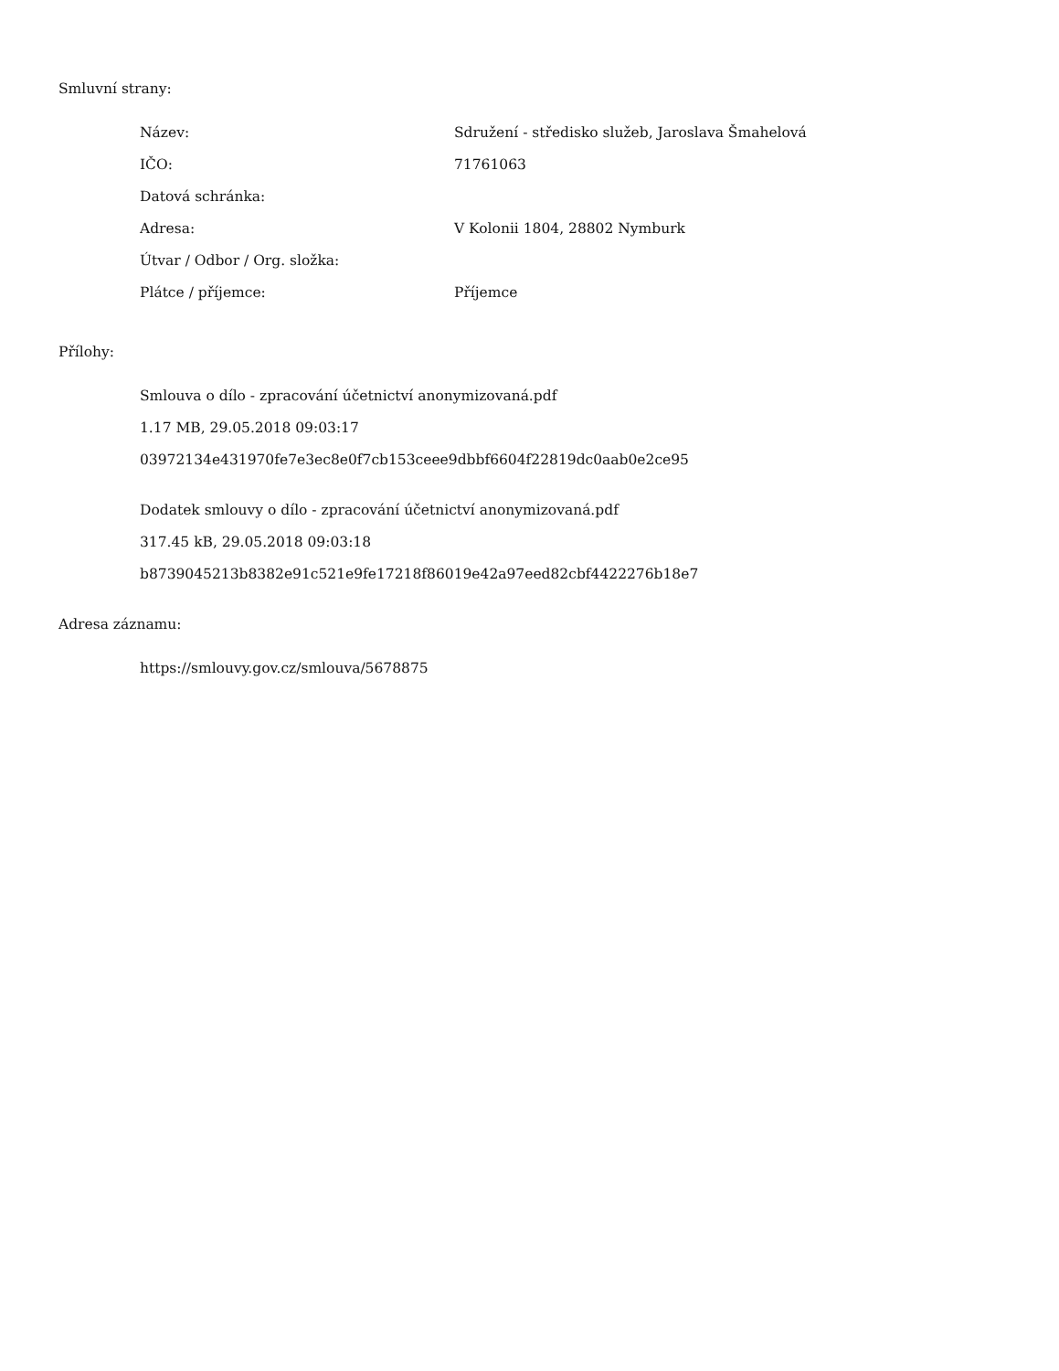Smluvní strany:
| Název: | Sdružení - středisko služeb, Jaroslava Šmahelová |
| IČO: | 71761063 |
| Datová schránka: | |
| Adresa: | V Kolonii 1804, 28802 Nymburk |
| Útvar / Odbor / Org. složka: | |
| Plátce / příjemce: | Příjemce |
Přílohy:
Smlouva o dílo - zpracování účetnictví anonymizovaná.pdf
1.17 MB, 29.05.2018 09:03:17
03972134e431970fe7e3ec8e0f7cb153ceee9dbbf6604f22819dc0aab0e2ce95
Dodatek smlouvy o dílo - zpracování účetnictví anonymizovaná.pdf
317.45 kB, 29.05.2018 09:03:18
b8739045213b8382e91c521e9fe17218f86019e42a97eed82cbf4422276b18e7
Adresa záznamu:
https://smlouvy.gov.cz/smlouva/5678875